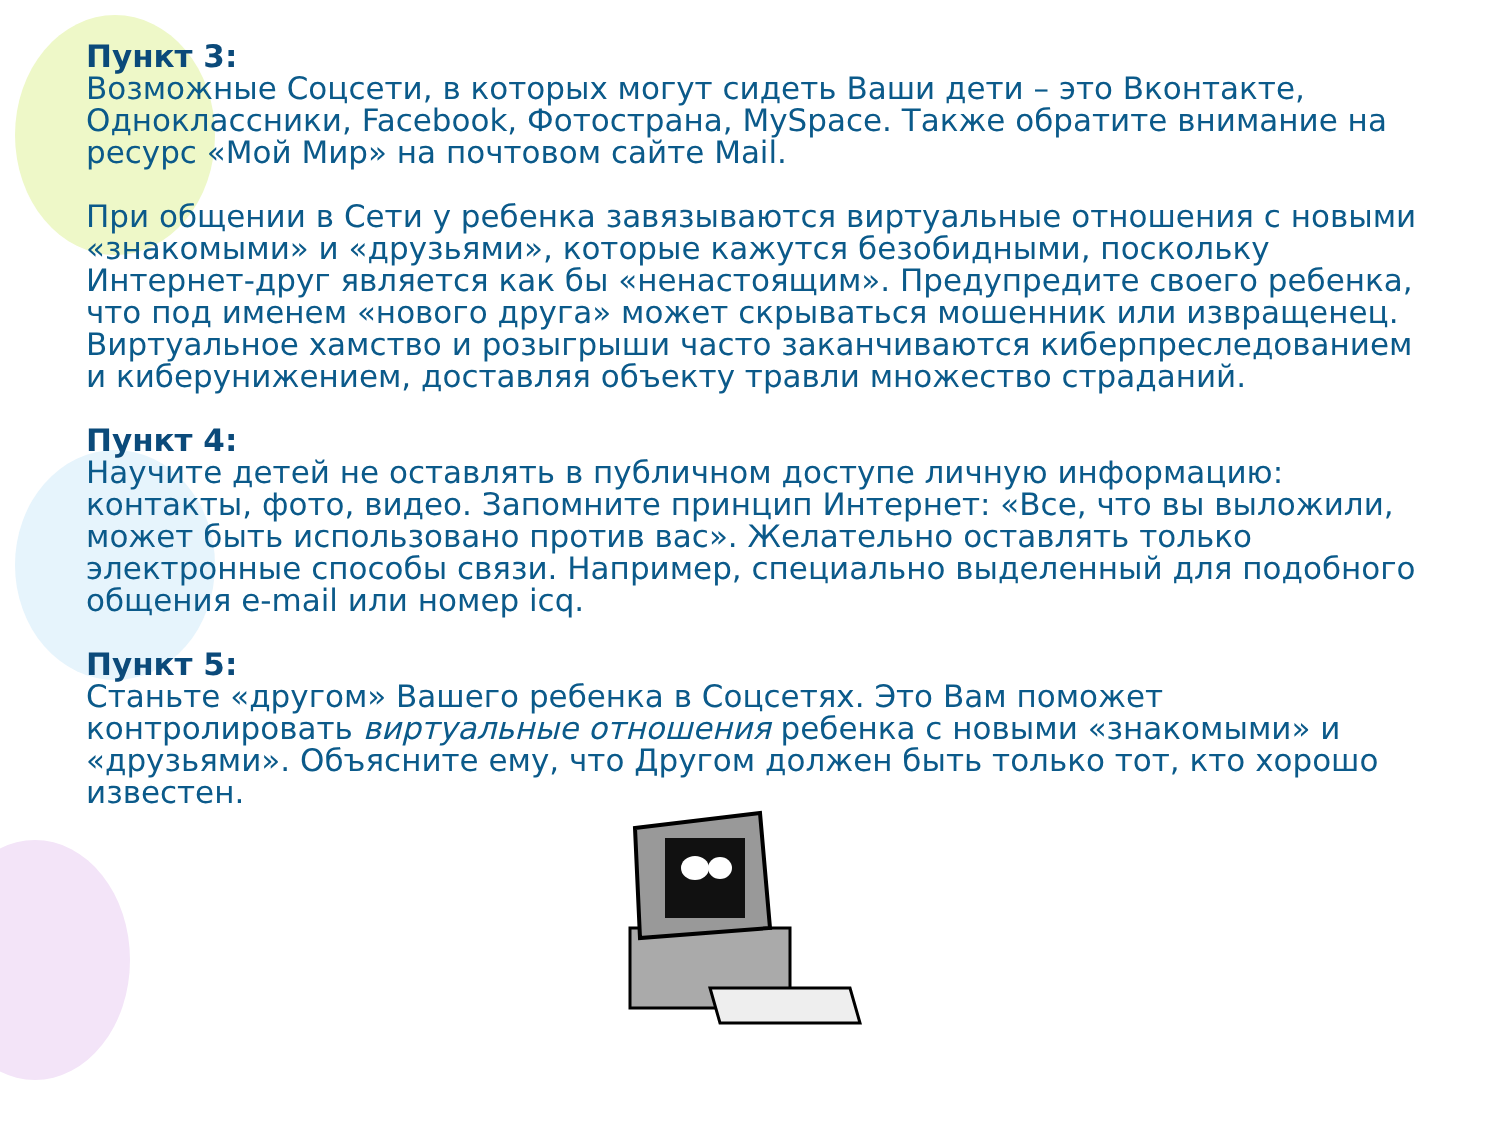Пункт 3:
Возможные Соцсети, в которых могут сидеть Ваши дети – это Вконтакте, Одноклассники, Facebook, Фотострана, MySpace. Также обратите внимание на ресурс «Мой Мир» на почтовом сайте Mail.
При общении в Сети у ребенка завязываются виртуальные отношения с новыми «знакомыми» и «друзьями», которые кажутся безобидными, поскольку Интернет-друг является как бы «ненастоящим». Предупредите своего ребенка, что под именем «нового друга» может скрываться мошенник или извращенец. Виртуальное хамство и розыгрыши часто заканчиваются киберпреследованием и киберунижением, доставляя объекту травли множество страданий.
Пункт 4:
Научите детей не оставлять в публичном доступе личную информацию: контакты, фото, видео. Запомните принцип Интернет: «Все, что вы выложили, может быть использовано против вас». Желательно оставлять только электронные способы связи. Например, специально выделенный для подобного общения e-mail или номер icq.
Пункт 5:
Станьте «другом» Вашего ребенка в Соцсетях. Это Вам поможет контролировать виртуальные отношения ребенка с новыми «знакомыми» и «друзьями». Объясните ему, что Другом должен быть только тот, кто хорошо известен.